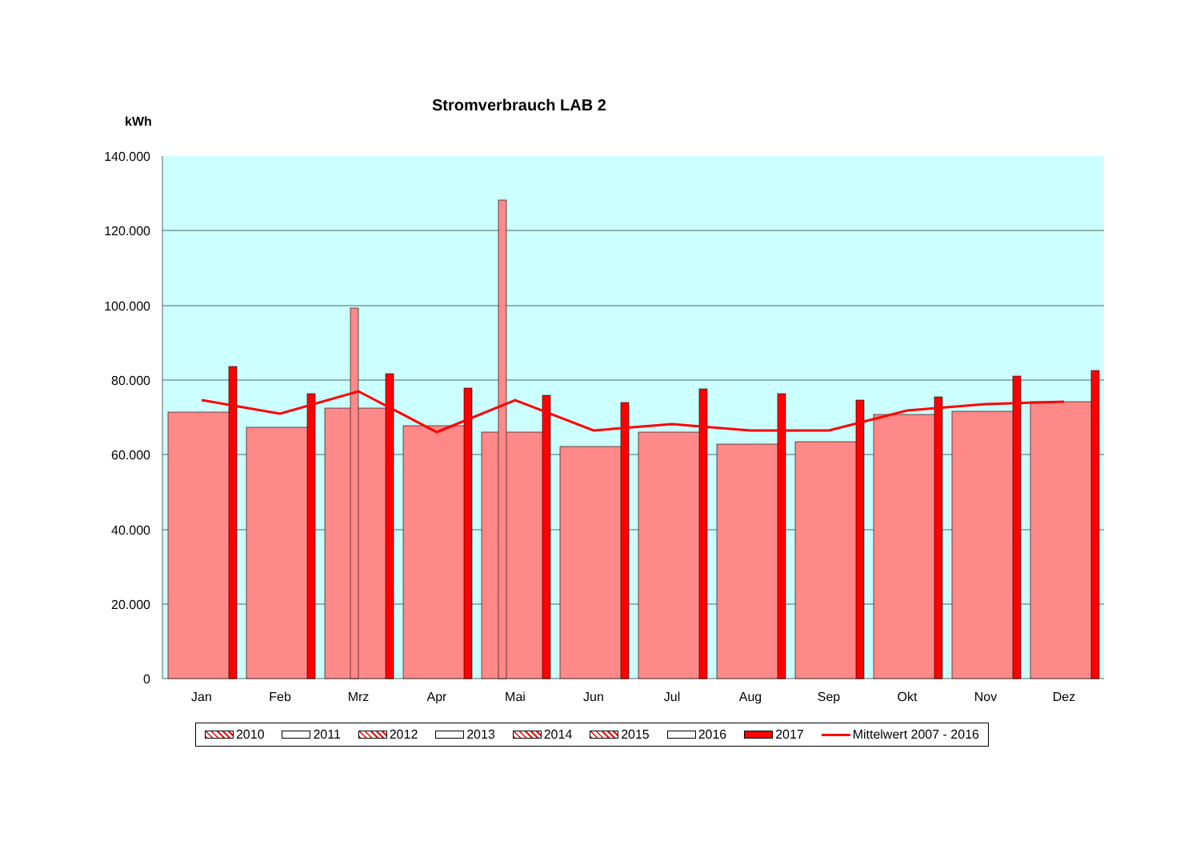Stromverbrauch LAB 2
kWh
140.000
120.000
100.000
80.000
60.000
40.000
20.000
0
Jan
Feb
Mrz
Apr
Mai
Jun
Jul
Aug
Sep
Okt
Nov
Dez
2010 2011 2012 2013 2014 2015 2016 2017 Mittelwert 2007 - 2016